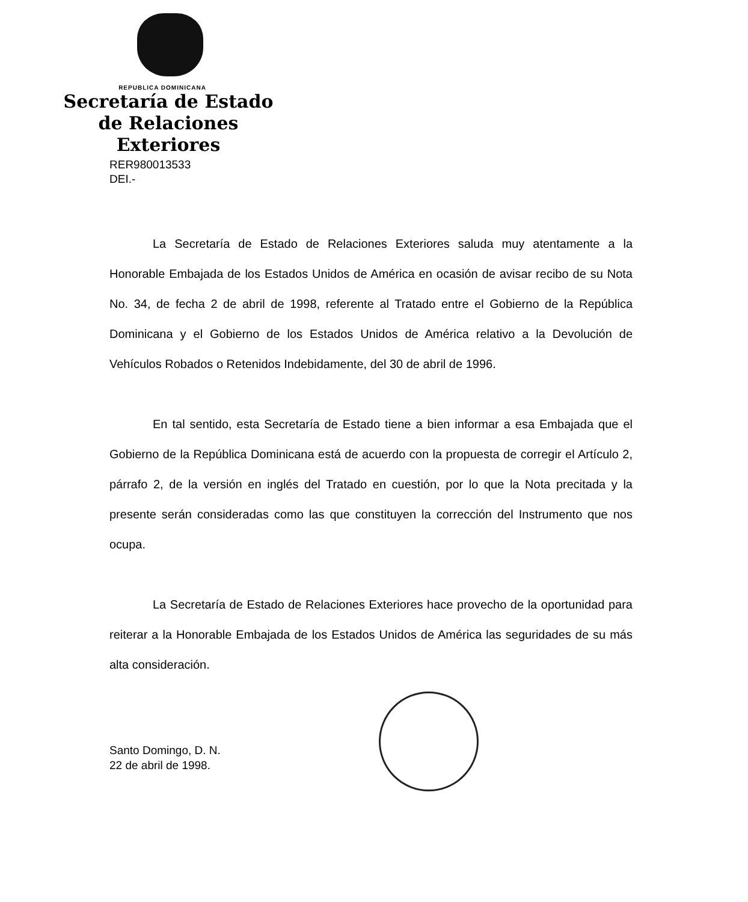REPUBLICA DOMINICANA
Secretaría de Estado
de Relaciones Exteriores
RER980013533
DEI.-
La Secretaría de Estado de Relaciones Exteriores saluda muy atentamente a la Honorable Embajada de los Estados Unidos de América en ocasión de avisar recibo de su Nota No. 34, de fecha 2 de abril de 1998, referente al Tratado entre el Gobierno de la República Dominicana y el Gobierno de los Estados Unidos de América relativo a la Devolución de Vehículos Robados o Retenidos Indebidamente, del 30 de abril de 1996.
En tal sentido, esta Secretaría de Estado tiene a bien informar a esa Embajada que el Gobierno de la República Dominicana está de acuerdo con la propuesta de corregir el Artículo 2, párrafo 2, de la versión en inglés del Tratado en cuestión, por lo que la Nota precitada y la presente serán consideradas como las que constituyen la corrección del Instrumento que nos ocupa.
La Secretaría de Estado de Relaciones Exteriores hace provecho de la oportunidad para reiterar a la Honorable Embajada de los Estados Unidos de América las seguridades de su más alta consideración.
Santo Domingo, D. N.
22 de abril de 1998.